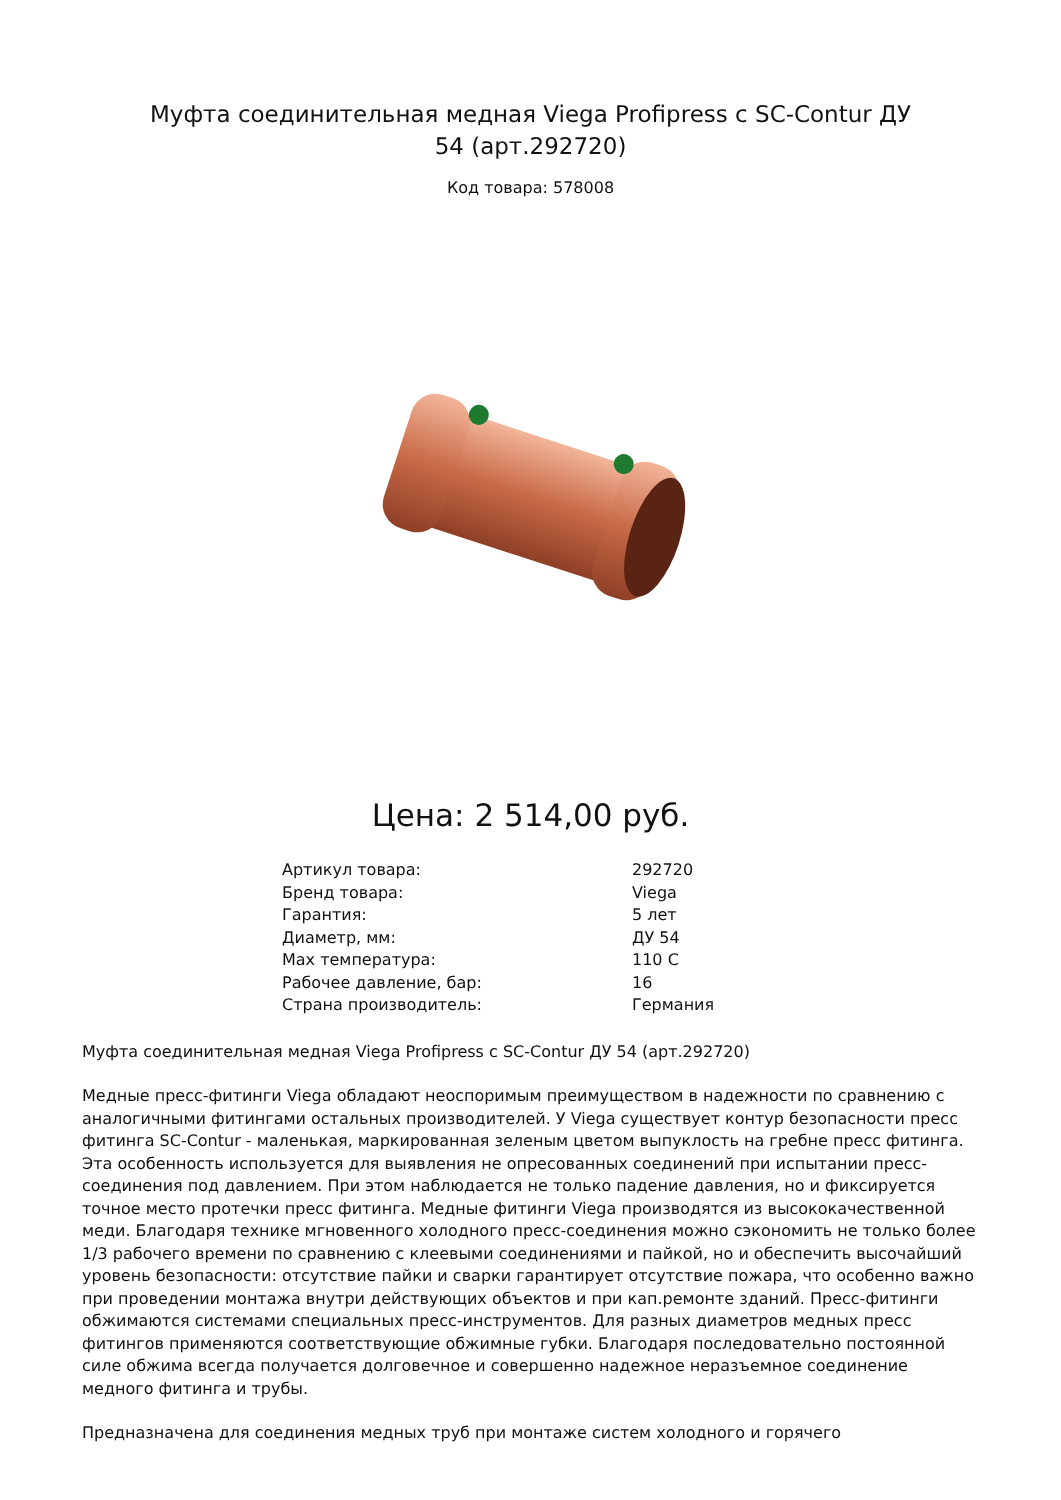Муфта соединительная медная Viega Profipress с SC-Contur ДУ 54 (арт.292720)
Код товара: 578008
Цена: 2 514,00 руб.
| Артикул товара: | 292720 |
| Бренд товара: | Viega |
| Гарантия: | 5 лет |
| Диаметр, мм: | ДУ 54 |
| Max температура: | 110 C |
| Рабочее давление, бар: | 16 |
| Страна производитель: | Германия |
Муфта соединительная медная Viega Profipress с SC-Contur ДУ 54 (арт.292720)
Медные пресс-фитинги Viega обладают неоспоримым преимуществом в надежности по сравнению с аналогичными фитингами остальных производителей. У Viega существует контур безопасности пресс фитинга SC-Contur - маленькая, маркированная зеленым цветом выпуклость на гребне пресс фитинга. Эта особенность используется для выявления не опресованных соединений при испытании пресс-соединения под давлением. При этом наблюдается не только падение давления, но и фиксируется точное место протечки пресс фитинга. Медные фитинги Viega производятся из высококачественной меди. Благодаря технике мгновенного холодного пресс-соединения можно сэкономить не только более 1/3 рабочего времени по сравнению с клеевыми соединениями и пайкой, но и обеспечить высочайший уровень безопасности: отсутствие пайки и сварки гарантирует отсутствие пожара, что особенно важно при проведении монтажа внутри действующих объектов и при кап.ремонте зданий. Пресс-фитинги обжимаются системами специальных пресс-инструментов. Для разных диаметров медных пресс фитингов применяются соответствующие обжимные губки. Благодаря последовательно постоянной силе обжима всегда получается долговечное и совершенно надежное неразъемное соединение медного фитинга и трубы.
Предназначена для соединения медных труб при монтаже систем холодного и горячего